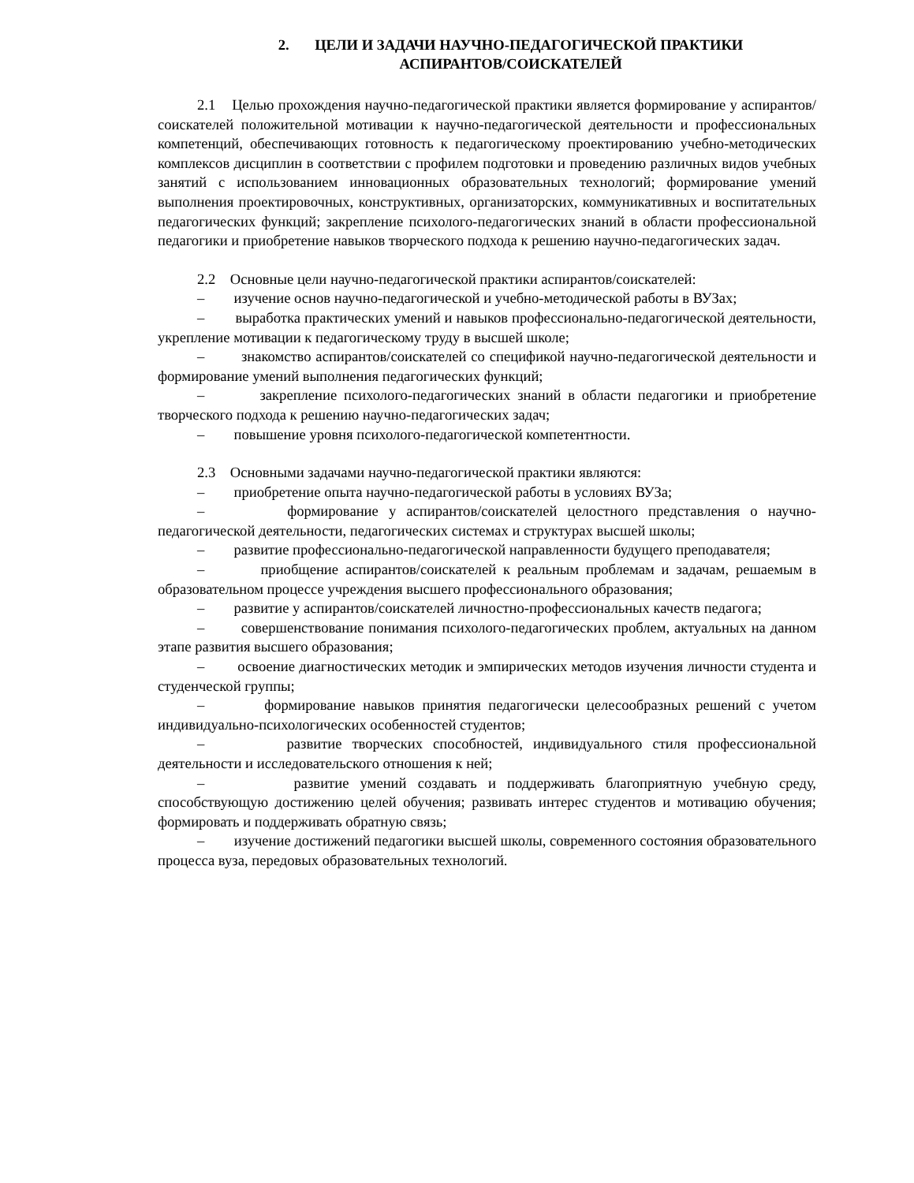2. ЦЕЛИ И ЗАДАЧИ НАУЧНО-ПЕДАГОГИЧЕСКОЙ ПРАКТИКИ
АСПИРАНТОВ/СОИСКАТЕЛЕЙ
2.1 Целью прохождения научно-педагогической практики является формирование у аспирантов/соискателей положительной мотивации к научно-педагогической деятельности и профессиональных компетенций, обеспечивающих готовность к педагогическому проектированию учебно-методических комплексов дисциплин в соответствии с профилем подготовки и проведению различных видов учебных занятий с использованием инновационных образовательных технологий; формирование умений выполнения проектировочных, конструктивных, организаторских, коммуникативных и воспитательных педагогических функций; закрепление психолого-педагогических знаний в области профессиональной педагогики и приобретение навыков творческого подхода к решению научно-педагогических задач.
2.2 Основные цели научно-педагогической практики аспирантов/соискателей:
– изучение основ научно-педагогической и учебно-методической работы в ВУЗах;
– выработка практических умений и навыков профессионально-педагогической деятельности, укрепление мотивации к педагогическому труду в высшей школе;
– знакомство аспирантов/соискателей со спецификой научно-педагогической деятельности и формирование умений выполнения педагогических функций;
– закрепление психолого-педагогических знаний в области педагогики и приобретение творческого подхода к решению научно-педагогических задач;
– повышение уровня психолого-педагогической компетентности.
2.3 Основными задачами научно-педагогической практики являются:
– приобретение опыта научно-педагогической работы в условиях ВУЗа;
– формирование у аспирантов/соискателей целостного представления о научно-педагогической деятельности, педагогических системах и структурах высшей школы;
– развитие профессионально-педагогической направленности будущего преподавателя;
– приобщение аспирантов/соискателей к реальным проблемам и задачам, решаемым в образовательном процессе учреждения высшего профессионального образования;
– развитие у аспирантов/соискателей личностно-профессиональных качеств педагога;
– совершенствование понимания психолого-педагогических проблем, актуальных на данном этапе развития высшего образования;
– освоение диагностических методик и эмпирических методов изучения личности студента и студенческой группы;
– формирование навыков принятия педагогически целесообразных решений с учетом индивидуально-психологических особенностей студентов;
– развитие творческих способностей, индивидуального стиля профессиональной деятельности и исследовательского отношения к ней;
– развитие умений создавать и поддерживать благоприятную учебную среду, способствующую достижению целей обучения; развивать интерес студентов и мотивацию обучения; формировать и поддерживать обратную связь;
– изучение достижений педагогики высшей школы, современного состояния образовательного процесса вуза, передовых образовательных технологий.